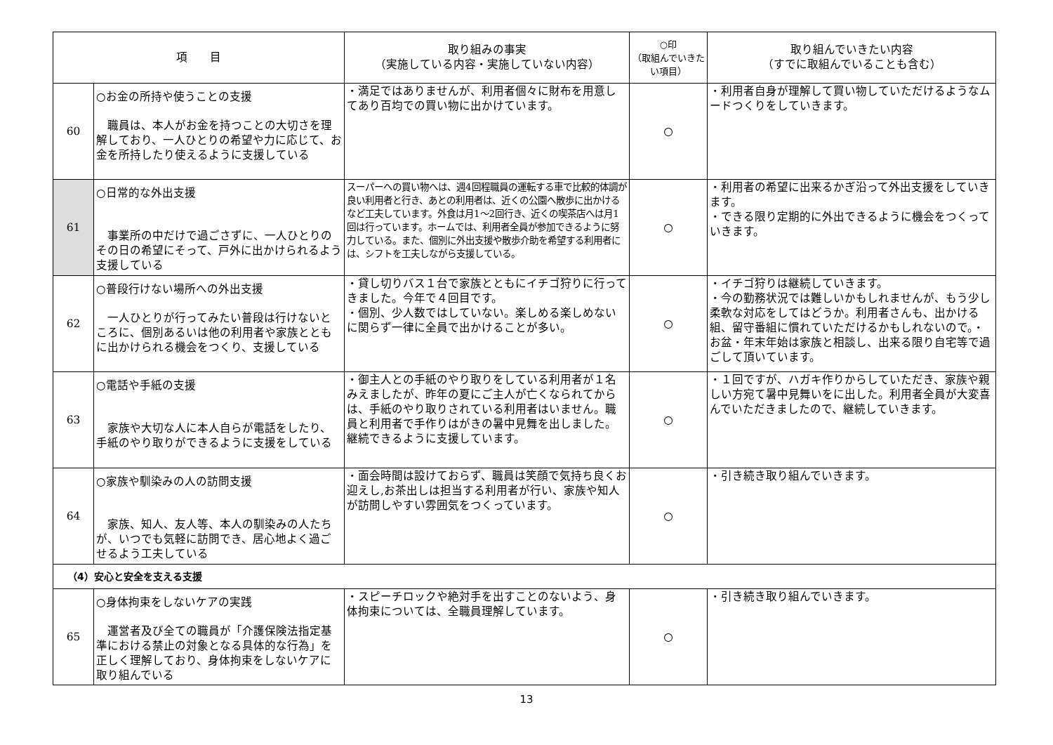| 項 目 | | 取り組みの事実 （実施している内容・実施していない内容） | ○印 （取組んでいきたい項目） | 取り組んでいきたい内容 （すでに取組んでいることも含む） |
| --- | --- | --- | --- | --- |
| 60 | ○お金の所持や使うことの支援 職員は、本人がお金を持つことの大切さを理解しており、一人ひとりの希望や力に応じて、お金を所持したり使えるように支援している | ・満足ではありませんが、利用者個々に財布を用意してあり百均での買い物に出かけています。 | ○ | ・利用者自身が理解して買い物していただけるようなムードつくりをしていきます。 |
| 61 | ○日常的な外出支援 事業所の中だけで過ごさずに、一人ひとりのその日の希望にそって、戸外に出かけられるよう支援している | スーパーへの買い物へは、週4回程職員の運転する車で比較的体調が良い利用者と行き、あとの利用者は、近くの公園へ散歩に出かけるなど工夫しています。外食は月1～2回行き、近くの喫茶店へは月1回は行っています。ホームでは、利用者全員が参加できるように努力している。また、個別に外出支援や散歩介助を希望する利用者には、シフトを工夫しながら支援している。 | ○ | ・利用者の希望に出来るかぎ沿って外出支援をしていきます。 ・できる限り定期的に外出できるように機会をつくっていきます。 |
| 62 | ○普段行けない場所への外出支援 一人ひとりが行ってみたい普段は行けないところに、個別あるいは他の利用者や家族とともに出かけられる機会をつくり、支援している | ・貸し切りバス１台で家族とともにイチゴ狩りに行ってきました。今年で４回目です。 ・個別、少人数ではしていない。楽しめる楽しめないに関らず一律に全員で出かけることが多い。 | ○ | ・イチゴ狩りは継続していきます。 ・今の勤務状況では難しいかもしれませんが、もう少し柔軟な対応をしてはどうか。利用者さんも、出かける組、留守番組に慣れていただけるかもしれないので。・お盆・年末年始は家族と相談し、出来る限り自宅等で過ごして頂いています。 |
| 63 | ○電話や手紙の支援 家族や大切な人に本人自らが電話をしたり、手紙のやり取りができるように支援をしている | ・御主人との手紙のやり取りをしている利用者が１名みえましたが、昨年の夏にご主人が亡くなられてからは、手紙のやり取りされている利用者はいません。職員と利用者で手作りはがきの暑中見舞を出しました。継続できるように支援しています。 | ○ | ・１回ですが、ハガキ作りからしていただき、家族や親しい方宛て暑中見舞いをに出した。利用者全員が大変喜んでいただきましたので、継続していきます。 |
| 64 | ○家族や馴染みの人の訪問支援 家族、知人、友人等、本人の馴染みの人たちが、いつでも気軽に訪問でき、居心地よく過ごせるよう工夫している | ・面会時間は設けておらず、職員は笑顔で気持ち良くお迎えし,お茶出しは担当する利用者が行い、家族や知人が訪問しやすい雰囲気をつくっています。 | ○ | ・引き続き取り組んでいきます。 |
| （4）安心と安全を支える支援 | | | | |
| 65 | ○身体拘束をしないケアの実践 運営者及び全ての職員が「介護保険法指定基準における禁止の対象となる具体的な行為」を正しく理解しており、身体拘束をしないケアに取り組んでいる | ・スピーチロックや絶対手を出すことのないよう、身体拘束については、全職員理解しています。 | ○ | ・引き続き取り組んでいきます。 |
13